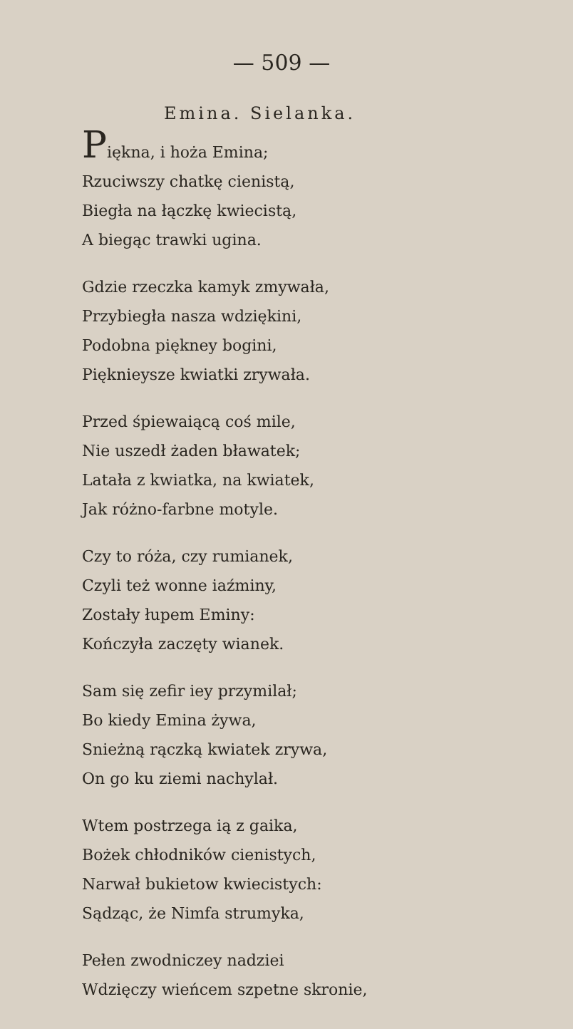— 509 —
Emina. Sielanka.
Piękna, i hoża Emina;
Rzuciwszy chatkę cienistą,
Biegła na łączkę kwiecistą,
A biegąc trawki ugina.
Gdzie rzeczka kamyk zmywała,
Przybiegła nasza wdziękini,
Podobna piękney bogini,
Pięknieysze kwiatki zrywała.
Przed śpiewaiącą coś mile,
Nie uszedł żaden bławatek;
Latała z kwiatka, na kwiatek,
Jak różno-farbne motyle.
Czy to róża, czy rumianek,
Czyli też wonne iaźminy,
Zostały łupem Eminy:
Kończyła zaczęty wianek.
Sam się zefir iey przymilał;
Bo kiedy Emina żywa,
Snieżną rączką kwiatek zrywa,
On go ku ziemi nachylał.
Wtem postrzega ią z gaika,
Bożek chłodników cienistych,
Narwał bukietow kwiecistych:
Sądząc, że Nimfa strumyka,
Pełen zwodniczey nadziei
Wdzięczy wieńcem szpetne skronie,